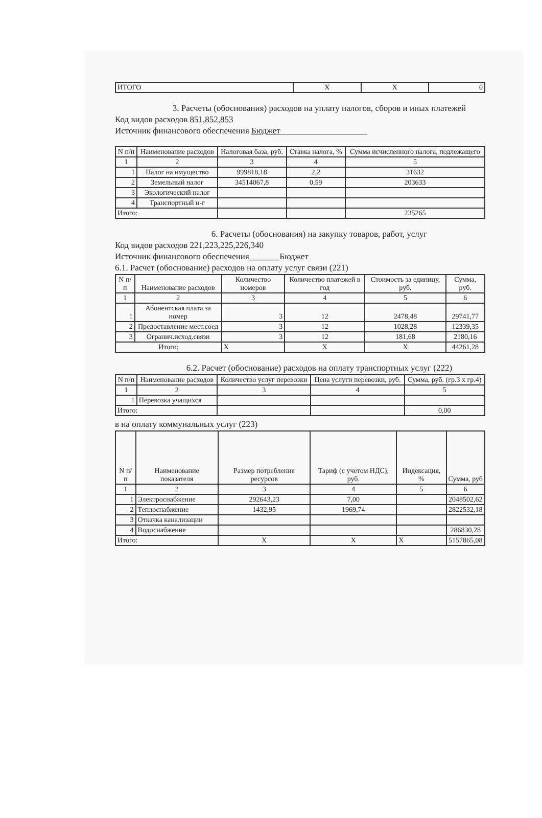| ИТОГО | Х | Х | 0 |
3. Расчеты (обоснования) расходов на уплату налогов, сборов и иных платежей
Код видов расходов 851,852,853
Источник финансового обеспечения Бюджет____________________
| N п/п | Наименование расходов | Налоговая база, руб. | Ставка налога, % | Сумма исчисленного налога, подлежащего |
| --- | --- | --- | --- | --- |
| 1 | 2 | 3 | 4 | 5 |
| 1 | Налог на имущество | 999818,18 | 2,2 | 31632 |
| 2 | Земельный налог | 34514067,8 | 0,59 | 203633 |
| 3 | Экологический налог | | | |
| 4 | Транспортный н-г | | | |
| Итого: | | | | 235265 |
6. Расчеты (обоснования) на закупку товаров, работ, услуг
Код видов расходов 221,223,225,226,340
Источник финансового обеспечения_______Бюджет
6.1. Расчет (обоснование) расходов на оплату услуг связи (221)
| N п/п | Наименование расходов | Количество номеров | Количество платежей в год | Стоимость за единицу, руб. | Сумма, руб. |
| --- | --- | --- | --- | --- | --- |
| 1 | 2 | 3 | 4 | 5 | 6 |
| 1 | Абонентская плата за номер | 3 | 12 | 2478,48 | 29741,77 |
| 2 | Предоставление мест.соед | 3 | 12 | 1028,28 | 12339,35 |
| 3 | Огранич.исход.связи | 3 | 12 | 181,68 | 2180,16 |
| Итого: | | Х | Х | Х | 44261,28 |
6.2. Расчет (обоснование) расходов на оплату транспортных услуг (222)
| N п/п | Наименование расходов | Количество услуг перевозки | Цена услуги перевозки, руб. | Сумма, руб. (гр.3 х гр.4) |
| --- | --- | --- | --- | --- |
| 1 | 2 | 3 | 4 | 5 |
| 1 | Перевозка учащихся | | | |
| Итого: | | | | 0,00 |
в на оплату коммунальных услуг (223)
| N п/п | Наименование показателя | Размер потребления ресурсов | Тариф (с учетом НДС), руб. | Индексация, % | Сумма, руб |
| --- | --- | --- | --- | --- | --- |
| 1 | 2 | 3 | 4 | 5 | 6 |
| 1 | Электроснабжение | 292643,23 | 7,00 | | 2048502,62 |
| 2 | Теплоснабжение | 1432,95 | 1969,74 | | 2822532,18 |
| 3 | Откачка канализации | | | | |
| 4 | Водоснабжение | | | | 286830,28 |
| Итого: | | Х | Х | Х | 5157865,08 |